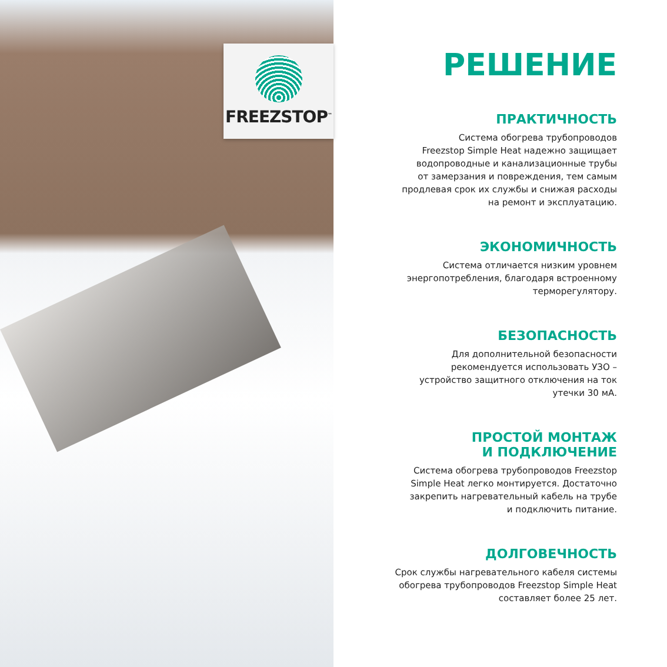FREEZSTOP<sup>™</sup>
РЕШЕНИЕ
ПРАКТИЧНОСТЬ
Система обогрева трубопроводов
Freezstop Simple Heat надежно защищает
водопроводные и канализационные трубы
от замерзания и повреждения, тем самым
продлевая срок их службы и снижая расходы
на ремонт и эксплуатацию.
ЭКОНОМИЧНОСТЬ
Система отличается низким уровнем
энергопотребления, благодаря встроенному
терморегулятору.
БЕЗОПАСНОСТЬ
Для дополнительной безопасности
рекомендуется использовать УЗО –
устройство защитного отключения на ток
утечки 30 мА.
ПРОСТОЙ МОНТАЖ
И ПОДКЛЮЧЕНИЕ
Система обогрева трубопроводов Freezstop
Simple Heat легко монтируется. Достаточно
закрепить нагревательный кабель на трубе
и подключить питание.
ДОЛГОВЕЧНОСТЬ
Срок службы нагревательного кабеля системы
обогрева трубопроводов Freezstop Simple Heat
составляет более 25 лет.